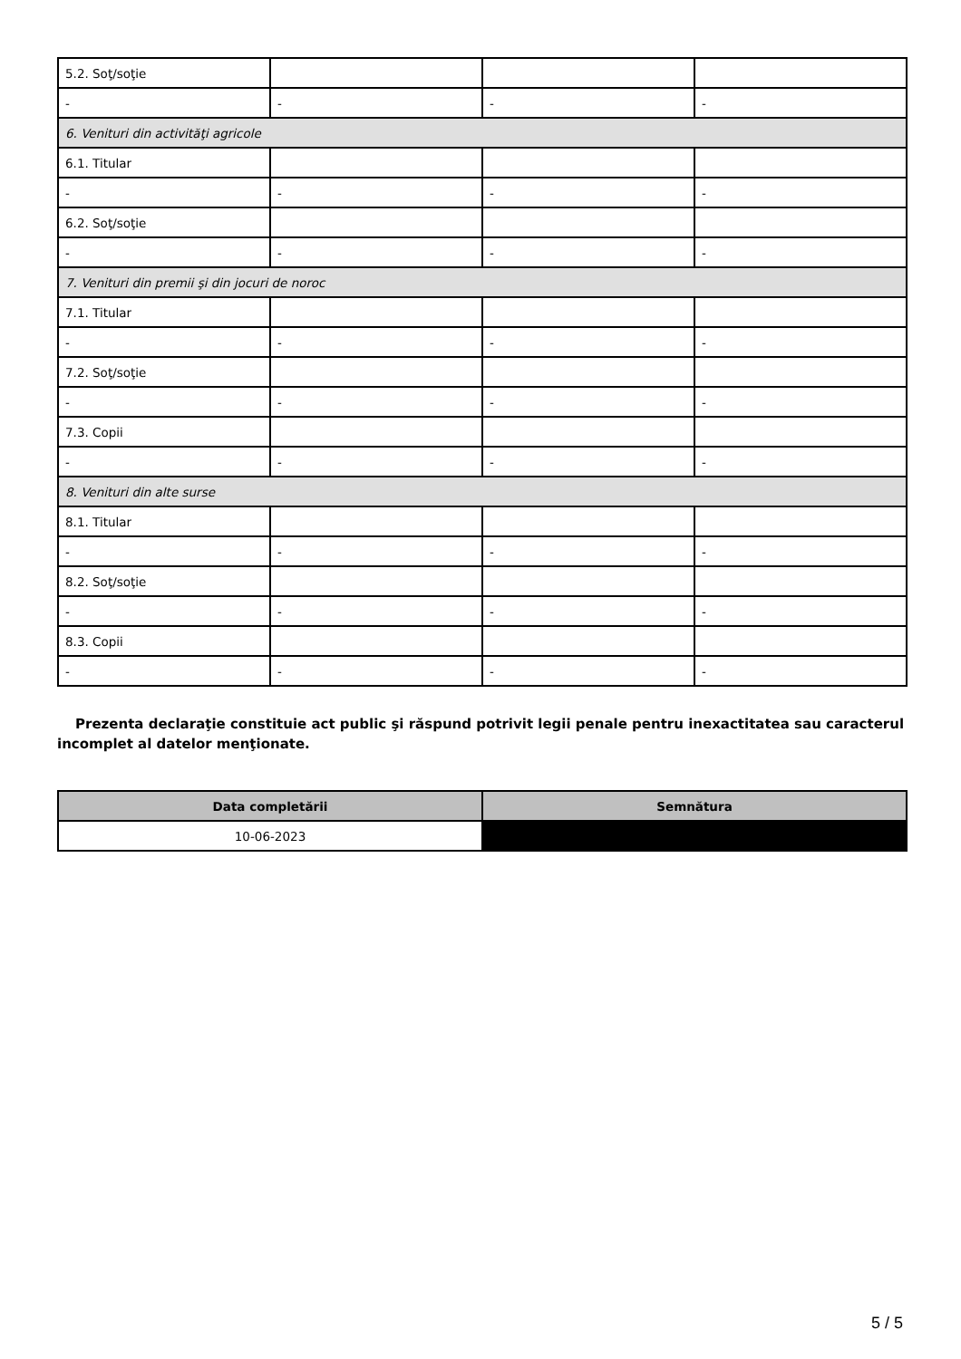| 5.2. Soţ/soţie | | | |
| - | - | - | - |
| 6. Venituri din activităţi agricole | | | |
| 6.1. Titular | | | |
| - | - | - | - |
| 6.2. Soţ/soţie | | | |
| - | - | - | - |
| 7. Venituri din premii şi din jocuri de noroc | | | |
| 7.1. Titular | | | |
| - | - | - | - |
| 7.2. Soţ/soţie | | | |
| - | - | - | - |
| 7.3. Copii | | | |
| - | - | - | - |
| 8. Venituri din alte surse | | | |
| 8.1. Titular | | | |
| - | - | - | - |
| 8.2. Soţ/soţie | | | |
| - | - | - | - |
| 8.3. Copii | | | |
| - | - | - | - |
Prezenta declaraţie constituie act public şi răspund potrivit legii penale pentru inexactitatea sau caracterul incomplet al datelor menţionate.
| Data completării | Semnătura |
| --- | --- |
| 10-06-2023 | |
5 / 5